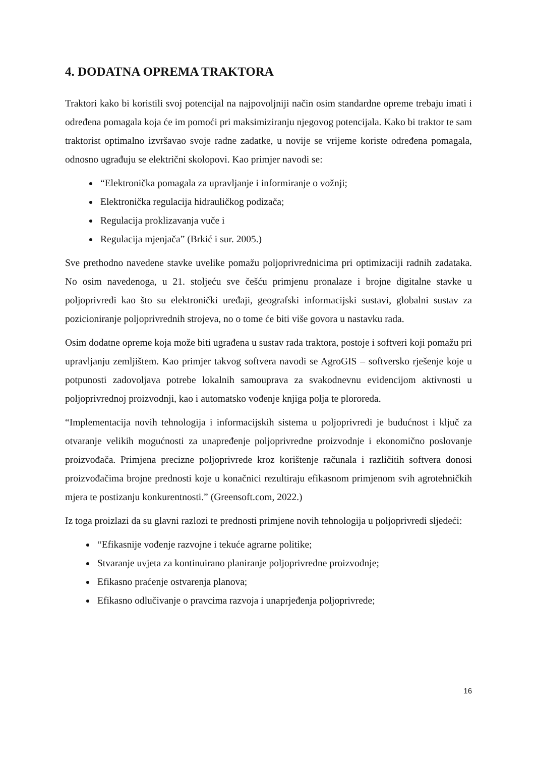4. DODATNA OPREMA TRAKTORA
Traktori kako bi koristili svoj potencijal na najpovoljniji način osim standardne opreme trebaju imati i određena pomagala koja će im pomoći pri maksimiziranju njegovog potencijala. Kako bi traktor te sam traktorist optimalno izvršavao svoje radne zadatke, u novije se vrijeme koriste određena pomagala, odnosno ugrađuju se električni skolopovi. Kao primjer navodi se:
“Elektronička pomagala za upravljanje i informiranje o vožnji;
Elektronička regulacija hidrauličkog podizača;
Regulacija proklizavanja vuče i
Regulacija mjenjača” (Brkić i sur. 2005.)
Sve prethodno navedene stavke uvelike pomažu poljoprivrednicima pri optimizaciji radnih zadataka. No osim navedenoga, u 21. stoljeću sve češću primjenu pronalaze i brojne digitalne stavke u poljoprivredi kao što su elektronički uređaji, geografski informacijski sustavi, globalni sustav za pozicioniranje poljoprivrednih strojeva, no o tome će biti više govora u nastavku rada.
Osim dodatne opreme koja može biti ugrađena u sustav rada traktora, postoje i softveri koji pomažu pri upravljanju zemljištem. Kao primjer takvog softvera navodi se AgroGIS – softversko rješenje koje u potpunosti zadovoljava potrebe lokalnih samouprava za svakodnevnu evidencijom aktivnosti u poljoprivrednoj proizvodnji, kao i automatsko vođenje knjiga polja te plororeda.
“Implementacija novih tehnologija i informacijskih sistema u poljoprivredi je budućnost i ključ za otvaranje velikih mogućnosti za unapređenje poljoprivredne proizvodnje i ekonomično poslovanje proizvođača. Primjena precizne poljoprivrede kroz korištenje računala i različitih softvera donosi proizvođačima brojne prednosti koje u konačnici rezultiraju efikasnom primjenom svih agrotehničkih mjera te postizanju konkurentnosti.” (Greensoft.com, 2022.)
Iz toga proizlazi da su glavni razlozi te prednosti primjene novih tehnologija u poljoprivredi sljedeći:
“Efikasnije vođenje razvojne i tekuće agrarne politike;
Stvaranje uvjeta za kontinuirano planiranje poljoprivredne proizvodnje;
Efikasno praćenje ostvarenja planova;
Efikasno odlučivanje o pravcima razvoja i unaprjeđenja poljoprivrede;
16